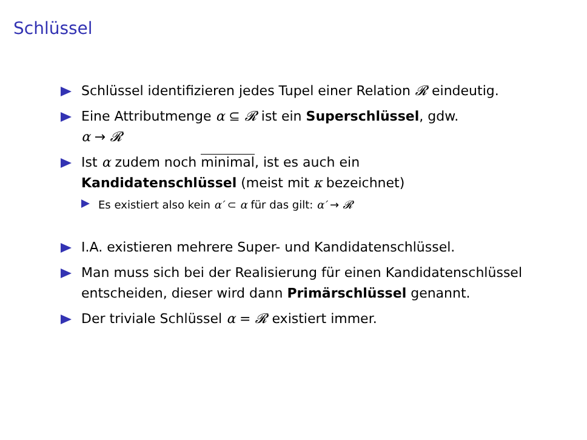Schlüssel
Schlüssel identifizieren jedes Tupel einer Relation 𝓡 eindeutig.
Eine Attributmenge α ⊆ 𝓡 ist ein Superschlüssel, gdw.
α → 𝓡
Ist α zudem noch minimal, ist es auch ein
Kandidatenschlüssel (meist mit κ bezeichnet)
Es existiert also kein α′ ⊂ α für das gilt: α′ → 𝓡
I.A. existieren mehrere Super- und Kandidatenschlüssel.
Man muss sich bei der Realisierung für einen Kandidatenschlüssel entscheiden, dieser wird dann Primärschlüssel genannt.
Der triviale Schlüssel α = 𝓡 existiert immer.